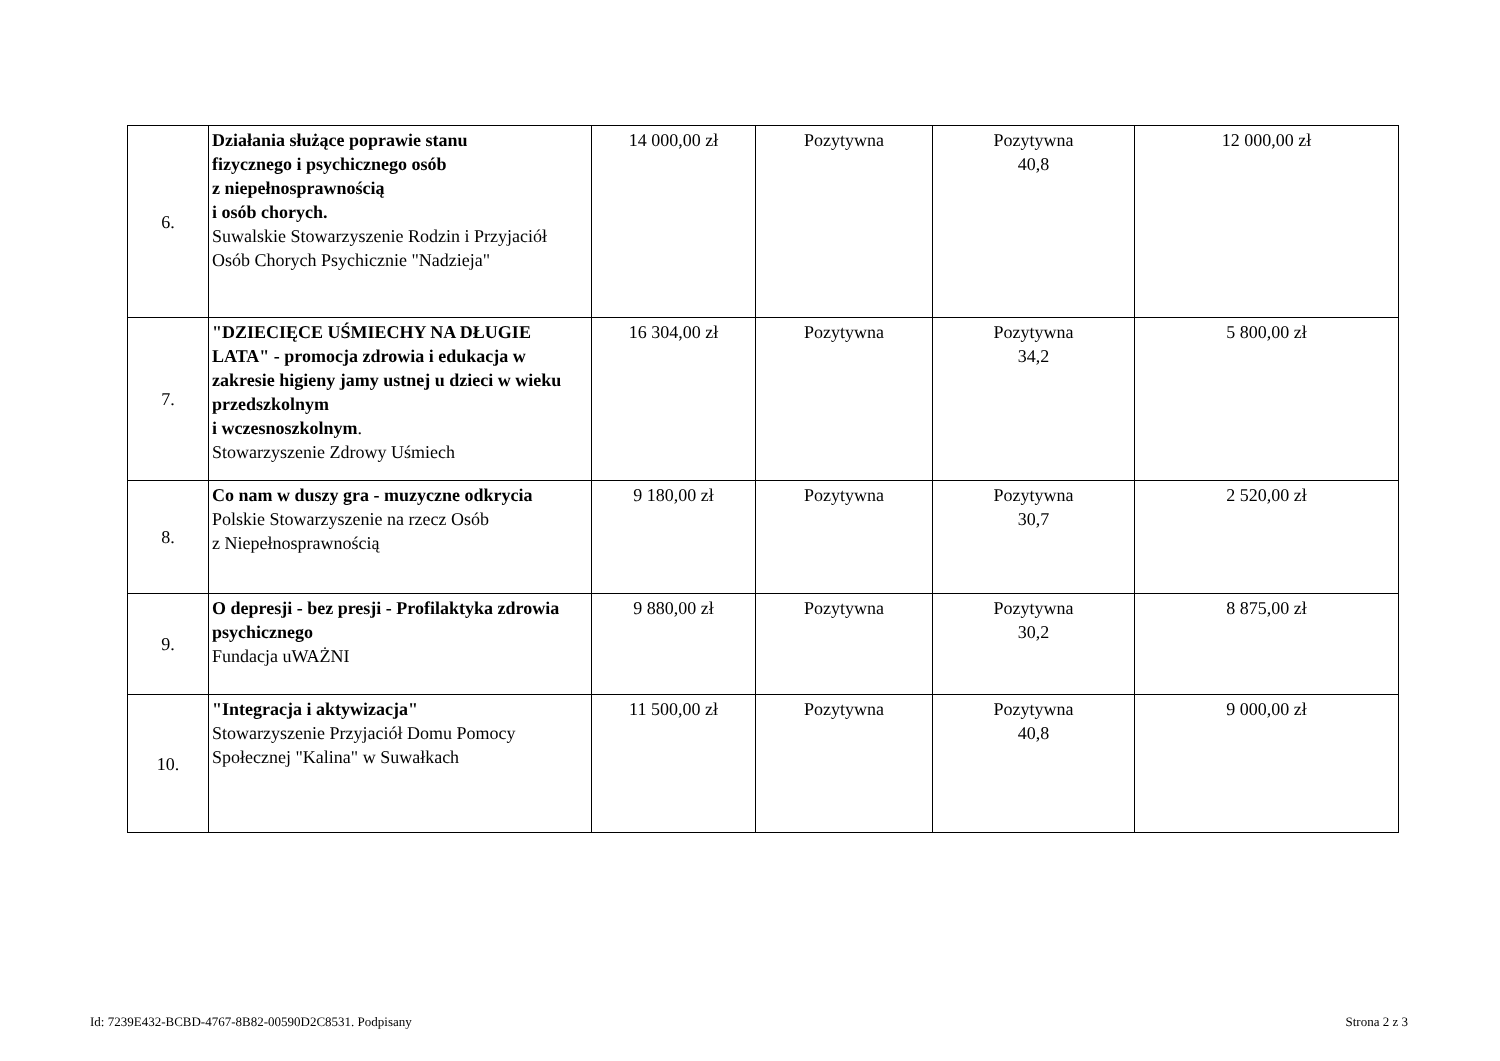| 6. | Działania służące poprawie stanu fizycznego i psychicznego osób z niepełnosprawnością i osób chorych. Suwalskie Stowarzyszenie Rodzin i Przyjaciół Osób Chorych Psychicznie "Nadzieja" | 14 000,00 zł | Pozytywna | Pozytywna 40,8 | 12 000,00 zł |
| 7. | "DZIECIĘCE UŚMIECHY NA DŁUGIE LATA" - promocja zdrowia i edukacja w zakresie higieny jamy ustnej u dzieci w wieku przedszkolnym i wczesnoszkolnym . Stowarzyszenie Zdrowy Uśmiech | 16 304,00 zł | Pozytywna | Pozytywna 34,2 | 5 800,00 zł |
| 8. | Co nam w duszy gra - muzyczne odkrycia Polskie Stowarzyszenie na rzecz Osób z Niepełnosprawnością | 9 180,00 zł | Pozytywna | Pozytywna 30,7 | 2 520,00 zł |
| 9. | O depresji - bez presji - Profilaktyka zdrowia psychicznego Fundacja uWAŻNI | 9 880,00 zł | Pozytywna | Pozytywna 30,2 | 8 875,00 zł |
| 10. | "Integracja i aktywizacja" Stowarzyszenie Przyjaciół Domu Pomocy Społecznej "Kalina" w Suwałkach | 11 500,00 zł | Pozytywna | Pozytywna 40,8 | 9 000,00 zł |
Id: 7239E432-BCBD-4767-8B82-00590D2C8531. Podpisany
Strona 2 z 3